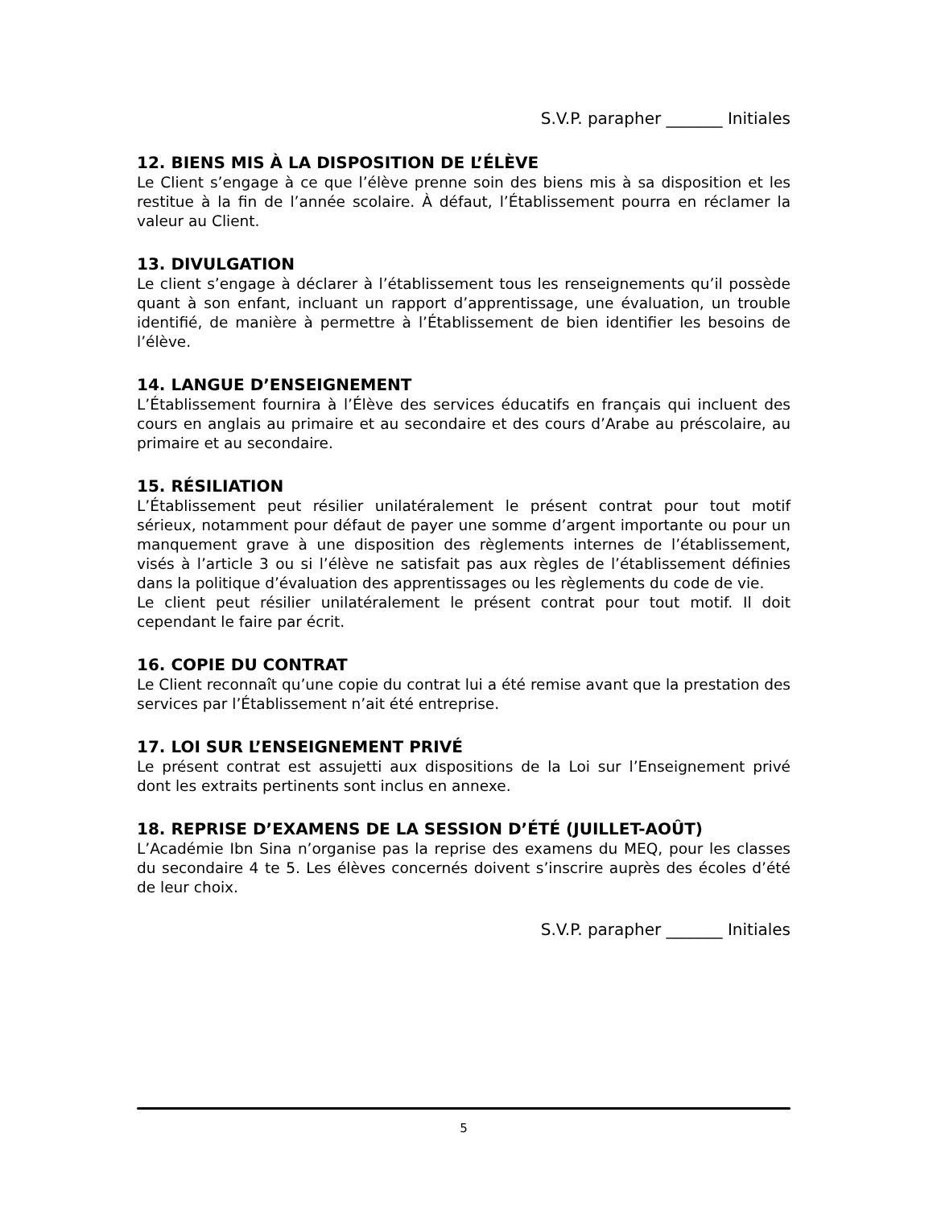S.V.P. parapher _______ Initiales
12. BIENS MIS À LA DISPOSITION DE L’ÉLÈVE
Le Client s’engage à ce que l’élève prenne soin des biens mis à sa disposition et les restitue à la fin de l’année scolaire. À défaut, l’Établissement pourra en réclamer la valeur au Client.
13. DIVULGATION
Le client s’engage à déclarer à l’établissement tous les renseignements qu’il possède quant à son enfant, incluant un rapport d’apprentissage, une évaluation, un trouble identifié, de manière à permettre à l’Établissement de bien identifier les besoins de l’élève.
14. LANGUE D’ENSEIGNEMENT
L’Établissement fournira à l’Élève des services éducatifs en français qui incluent des cours en anglais au primaire et au secondaire et des cours d’Arabe au préscolaire, au primaire et au secondaire.
15. RÉSILIATION
L’Établissement peut résilier unilatéralement le présent contrat pour tout motif sérieux, notamment pour défaut de payer une somme d’argent importante ou pour un manquement grave à une disposition des règlements internes de l’établissement, visés à l’article 3 ou si l’élève ne satisfait pas aux règles de l’établissement définies dans la politique d’évaluation des apprentissages ou les règlements du code de vie.
Le client peut résilier unilatéralement le présent contrat pour tout motif. Il doit cependant le faire par écrit.
16. COPIE DU CONTRAT
Le Client reconnaît qu’une copie du contrat lui a été remise avant que la prestation des services par l’Établissement n’ait été entreprise.
17. LOI SUR L’ENSEIGNEMENT PRIVÉ
Le présent contrat est assujetti aux dispositions de la Loi sur l’Enseignement privé dont les extraits pertinents sont inclus en annexe.
18. REPRISE D’EXAMENS DE LA SESSION D’ÉTÉ (JUILLET-AOÛT)
L’Académie Ibn Sina n’organise pas la reprise des examens du MEQ, pour les classes du secondaire 4 te 5. Les élèves concernés doivent s’inscrire auprès des écoles d’été de leur choix.
S.V.P. parapher _______ Initiales
5